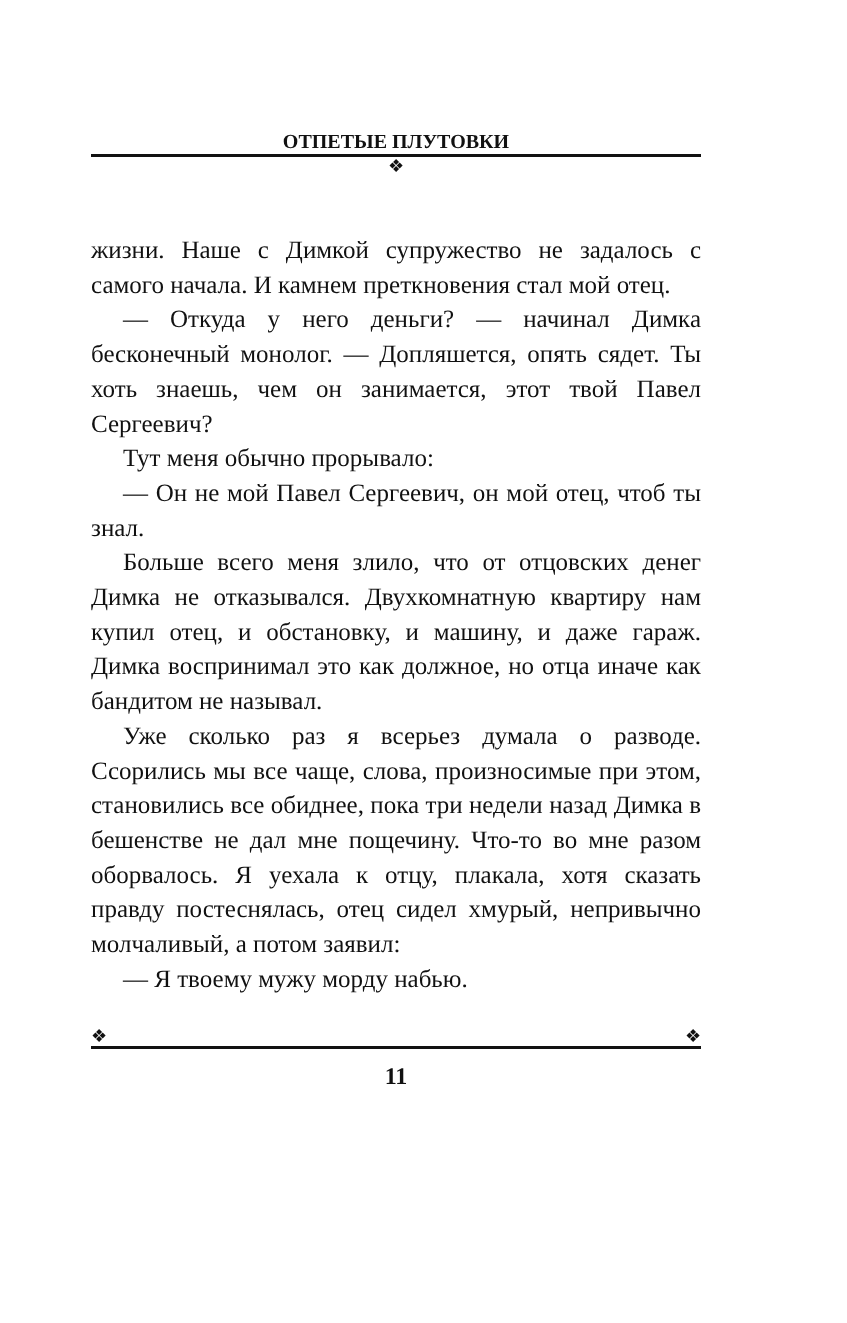ОТПЕТЫЕ ПЛУТОВКИ
❖
жизни. Наше с Димкой супружество не задалось с самого начала. И камнем преткновения стал мой отец.
— Откуда у него деньги? — начинал Димка бесконечный монолог. — Допляшется, опять сядет. Ты хоть знаешь, чем он занимается, этот твой Павел Сергеевич?
Тут меня обычно прорывало:
— Он не мой Павел Сергеевич, он мой отец, чтоб ты знал.
Больше всего меня злило, что от отцовских денег Димка не отказывался. Двухкомнатную квартиру нам купил отец, и обстановку, и машину, и даже гараж. Димка воспринимал это как должное, но отца иначе как бандитом не называл.
Уже сколько раз я всерьез думала о разводе. Ссорились мы все чаще, слова, произносимые при этом, становились все обиднее, пока три недели назад Димка в бешенстве не дал мне пощечину. Что-то во мне разом оборвалось. Я уехала к отцу, плакала, хотя сказать правду постеснялась, отец сидел хмурый, непривычно молчаливый, а потом заявил:
— Я твоему мужу морду набью.
❖ ❖
11